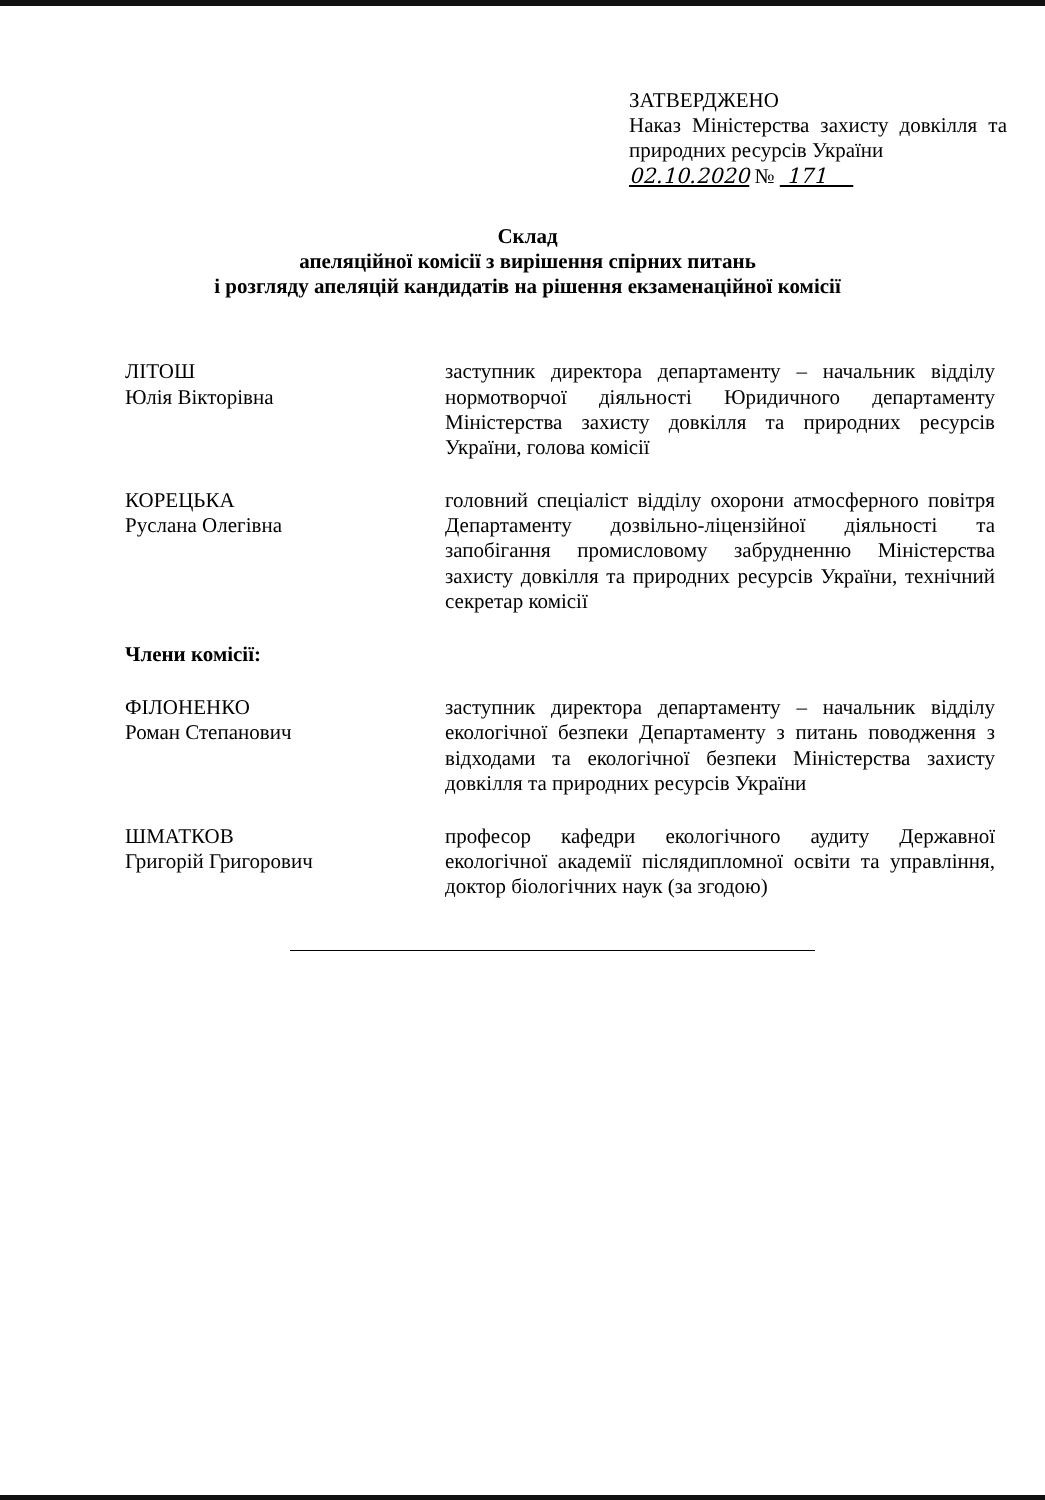ЗАТВЕРДЖЕНО
Наказ Міністерства захисту довкілля та природних ресурсів України
02.10.2020 № 171
Склад
апеляційної комісії з вирішення спірних питань
і розгляду апеляцій кандидатів на рішення екзаменаційної комісії
ЛІТОШ
Юлія Вікторівна
заступник директора департаменту – начальник відділу нормотворчої діяльності Юридичного департаменту Міністерства захисту довкілля та природних ресурсів України, голова комісії
КОРЕЦЬКА
Руслана Олегівна
головний спеціаліст відділу охорони атмосферного повітря Департаменту дозвільно-ліцензійної діяльності та запобігання промисловому забрудненню Міністерства захисту довкілля та природних ресурсів України, технічний секретар комісії
Члени комісії:
ФІЛОНЕНКО
Роман Степанович
заступник директора департаменту – начальник відділу екологічної безпеки Департаменту з питань поводження з відходами та екологічної безпеки Міністерства захисту довкілля та природних ресурсів України
ШМАТКОВ
Григорій Григорович
професор кафедри екологічного аудиту Державної екологічної академії післядипломної освіти та управління, доктор біологічних наук (за згодою)